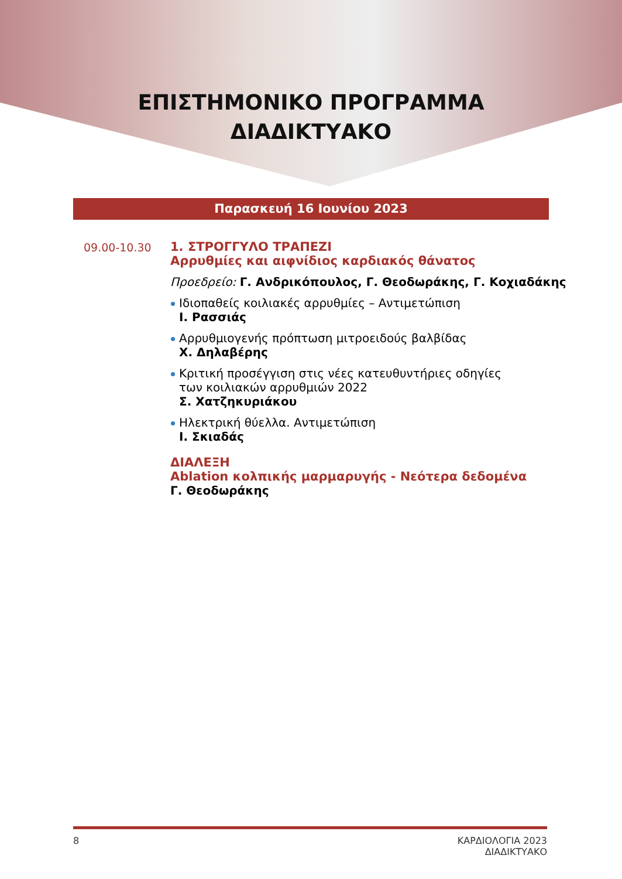ΕΠΙΣΤΗΜΟΝΙΚΟ ΠΡΟΓΡΑΜΜΑ
ΔΙΑΔΙΚΤΥΑΚΟ
Παρασκευή 16 Ιουνίου 2023
09.00-10.30 1. ΣΤΡΟΓΓΥΛΟ ΤΡΑΠΕΖΙ
Αρρυθμίες και αιφνίδιος καρδιακός θάνατος
Προεδρείο: Γ. Ανδρικόπουλος, Γ. Θεοδωράκης, Γ. Κοχιαδάκης
Ιδιοπαθείς κοιλιακές αρρυθμίες – Αντιμετώπιση
Ι. Ρασσιάς
Αρρυθμιογενής πρόπτωση μιτροειδούς βαλβίδας
Χ. Δηλαβέρης
Κριτική προσέγγιση στις νέες κατευθυντήριες οδηγίες
των κοιλιακών αρρυθμιών 2022
Σ. Χατζηκυριάκου
Ηλεκτρική θύελλα. Αντιμετώπιση
Ι. Σκιαδάς
ΔΙΑΛΕΞΗ
Ablation κολπικής μαρμαρυγής - Νεότερα δεδομένα
Γ. Θεοδωράκης
8 ΚΑΡΔΙΟΛΟΓΙΑ 2023
ΔΙΑΔΙΚΤΥΑΚΟ